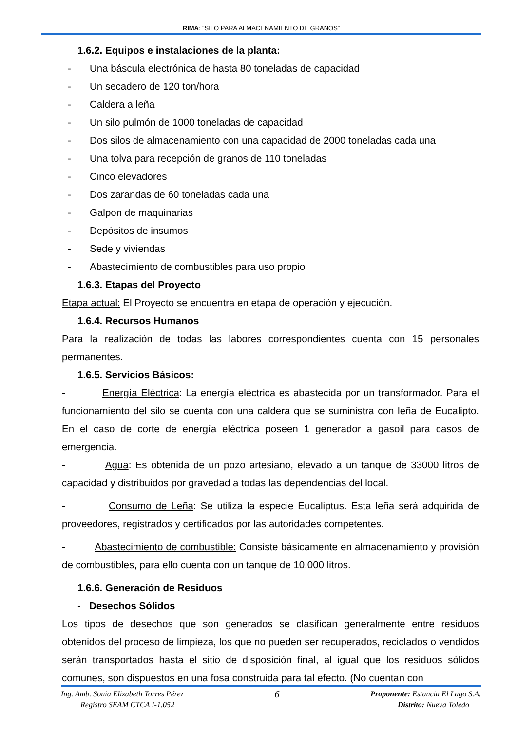RIMA: “SILO PARA ALMACENAMIENTO DE GRANOS”
1.6.2. Equipos e instalaciones de la planta:
- Una báscula electrónica de hasta 80 toneladas de capacidad
- Un secadero de 120 ton/hora
- Caldera a leña
- Un silo pulmón de 1000 toneladas de capacidad
- Dos silos de almacenamiento con una capacidad de 2000 toneladas cada una
- Una tolva para recepción de granos de 110 toneladas
- Cinco elevadores
- Dos zarandas de 60 toneladas cada una
- Galpon de maquinarias
- Depósitos de insumos
- Sede y viviendas
- Abastecimiento de combustibles para uso propio
1.6.3. Etapas del Proyecto
Etapa actual: El Proyecto se encuentra en etapa de operación y ejecución.
1.6.4. Recursos Humanos
Para la realización de todas las labores correspondientes cuenta con 15 personales permanentes.
1.6.5. Servicios Básicos:
- Energía Eléctrica: La energía eléctrica es abastecida por un transformador. Para el funcionamiento del silo se cuenta con una caldera que se suministra con leña de Eucalipto. En el caso de corte de energía eléctrica poseen 1 generador a gasoil para casos de emergencia.
- Agua: Es obtenida de un pozo artesiano, elevado a un tanque de 33000 litros de capacidad y distribuidos por gravedad a todas las dependencias del local.
- Consumo de Leña: Se utiliza la especie Eucaliptus. Esta leña será adquirida de proveedores, registrados y certificados por las autoridades competentes.
- Abastecimiento de combustible: Consiste básicamente en almacenamiento y provisión de combustibles, para ello cuenta con un tanque de 10.000 litros.
1.6.6. Generación de Residuos
- Desechos Sólidos
Los tipos de desechos que son generados se clasifican generalmente entre residuos obtenidos del proceso de limpieza, los que no pueden ser recuperados, reciclados o vendidos serán transportados hasta el sitio de disposición final, al igual que los residuos sólidos comunes, son dispuestos en una fosa construida para tal efecto. (No cuentan con
Ing. Amb. Sonia Elizabeth Torres Pérez
Registro SEAM CTCA I-1.052
6
Proponente: Estancia El Lago S.A.
Distrito: Nueva Toledo